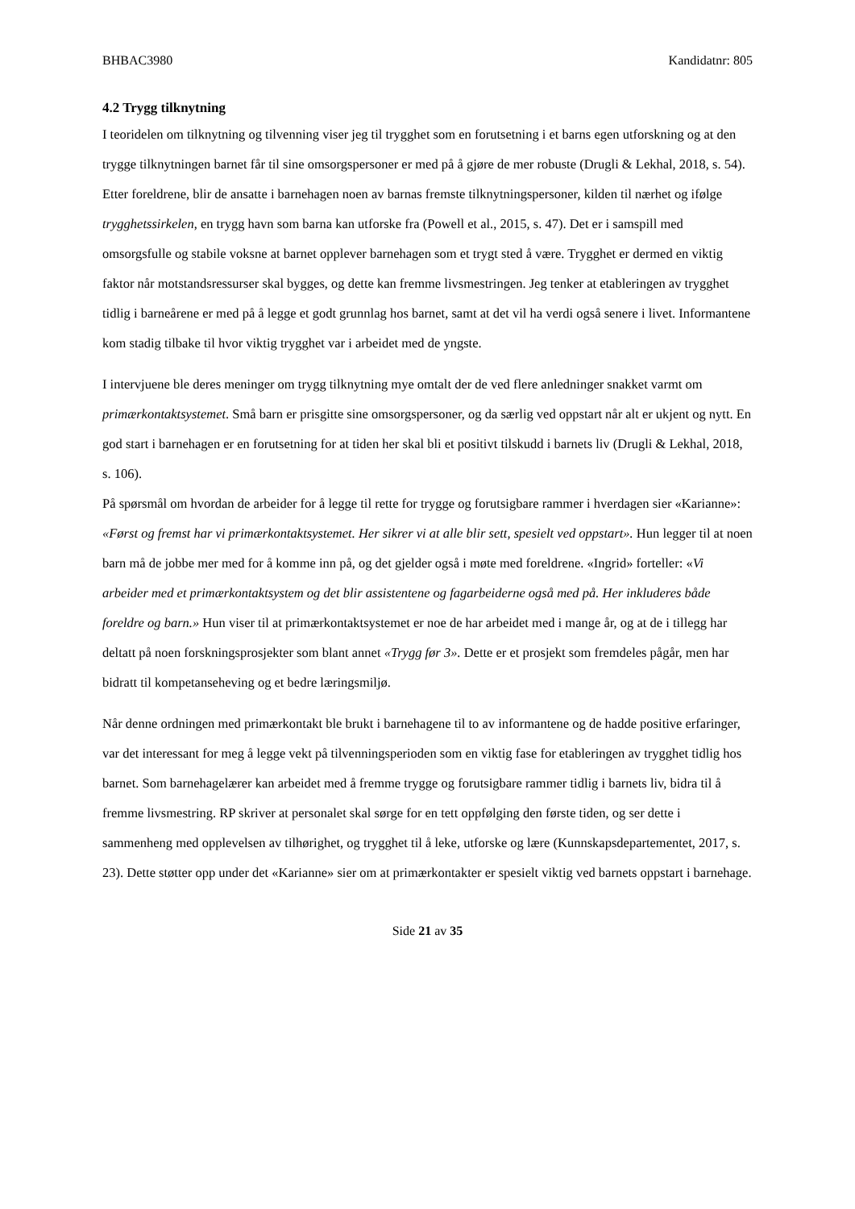BHBAC3980 Kandidatnr: 805
4.2 Trygg tilknytning
I teoridelen om tilknytning og tilvenning viser jeg til trygghet som en forutsetning i et barns egen utforskning og at den trygge tilknytningen barnet får til sine omsorgspersoner er med på å gjøre de mer robuste (Drugli & Lekhal, 2018, s. 54). Etter foreldrene, blir de ansatte i barnehagen noen av barnas fremste tilknytningspersoner, kilden til nærhet og ifølge trygghetssirkelen, en trygg havn som barna kan utforske fra (Powell et al., 2015, s. 47). Det er i samspill med omsorgsfulle og stabile voksne at barnet opplever barnehagen som et trygt sted å være. Trygghet er dermed en viktig faktor når motstandsressurser skal bygges, og dette kan fremme livsmestringen. Jeg tenker at etableringen av trygghet tidlig i barneårene er med på å legge et godt grunnlag hos barnet, samt at det vil ha verdi også senere i livet. Informantene kom stadig tilbake til hvor viktig trygghet var i arbeidet med de yngste.
I intervjuene ble deres meninger om trygg tilknytning mye omtalt der de ved flere anledninger snakket varmt om primærkontaktsystemet. Små barn er prisgitte sine omsorgspersoner, og da særlig ved oppstart når alt er ukjent og nytt. En god start i barnehagen er en forutsetning for at tiden her skal bli et positivt tilskudd i barnets liv (Drugli & Lekhal, 2018, s. 106).
På spørsmål om hvordan de arbeider for å legge til rette for trygge og forutsigbare rammer i hverdagen sier «Karianne»: «Først og fremst har vi primærkontaktsystemet. Her sikrer vi at alle blir sett, spesielt ved oppstart». Hun legger til at noen barn må de jobbe mer med for å komme inn på, og det gjelder også i møte med foreldrene. «Ingrid» forteller: «Vi arbeider med et primærkontaktsystem og det blir assistentene og fagarbeiderne også med på. Her inkluderes både foreldre og barn.» Hun viser til at primærkontaktsystemet er noe de har arbeidet med i mange år, og at de i tillegg har deltatt på noen forskningsprosjekter som blant annet «Trygg før 3». Dette er et prosjekt som fremdeles pågår, men har bidratt til kompetanseheving og et bedre læringsmiljø.
Når denne ordningen med primærkontakt ble brukt i barnehagene til to av informantene og de hadde positive erfaringer, var det interessant for meg å legge vekt på tilvenningsperioden som en viktig fase for etableringen av trygghet tidlig hos barnet. Som barnehagelærer kan arbeidet med å fremme trygge og forutsigbare rammer tidlig i barnets liv, bidra til å fremme livsmestring. RP skriver at personalet skal sørge for en tett oppfølging den første tiden, og ser dette i sammenheng med opplevelsen av tilhørighet, og trygghet til å leke, utforske og lære (Kunnskapsdepartementet, 2017, s. 23). Dette støtter opp under det «Karianne» sier om at primærkontakter er spesielt viktig ved barnets oppstart i barnehage.
Side 21 av 35